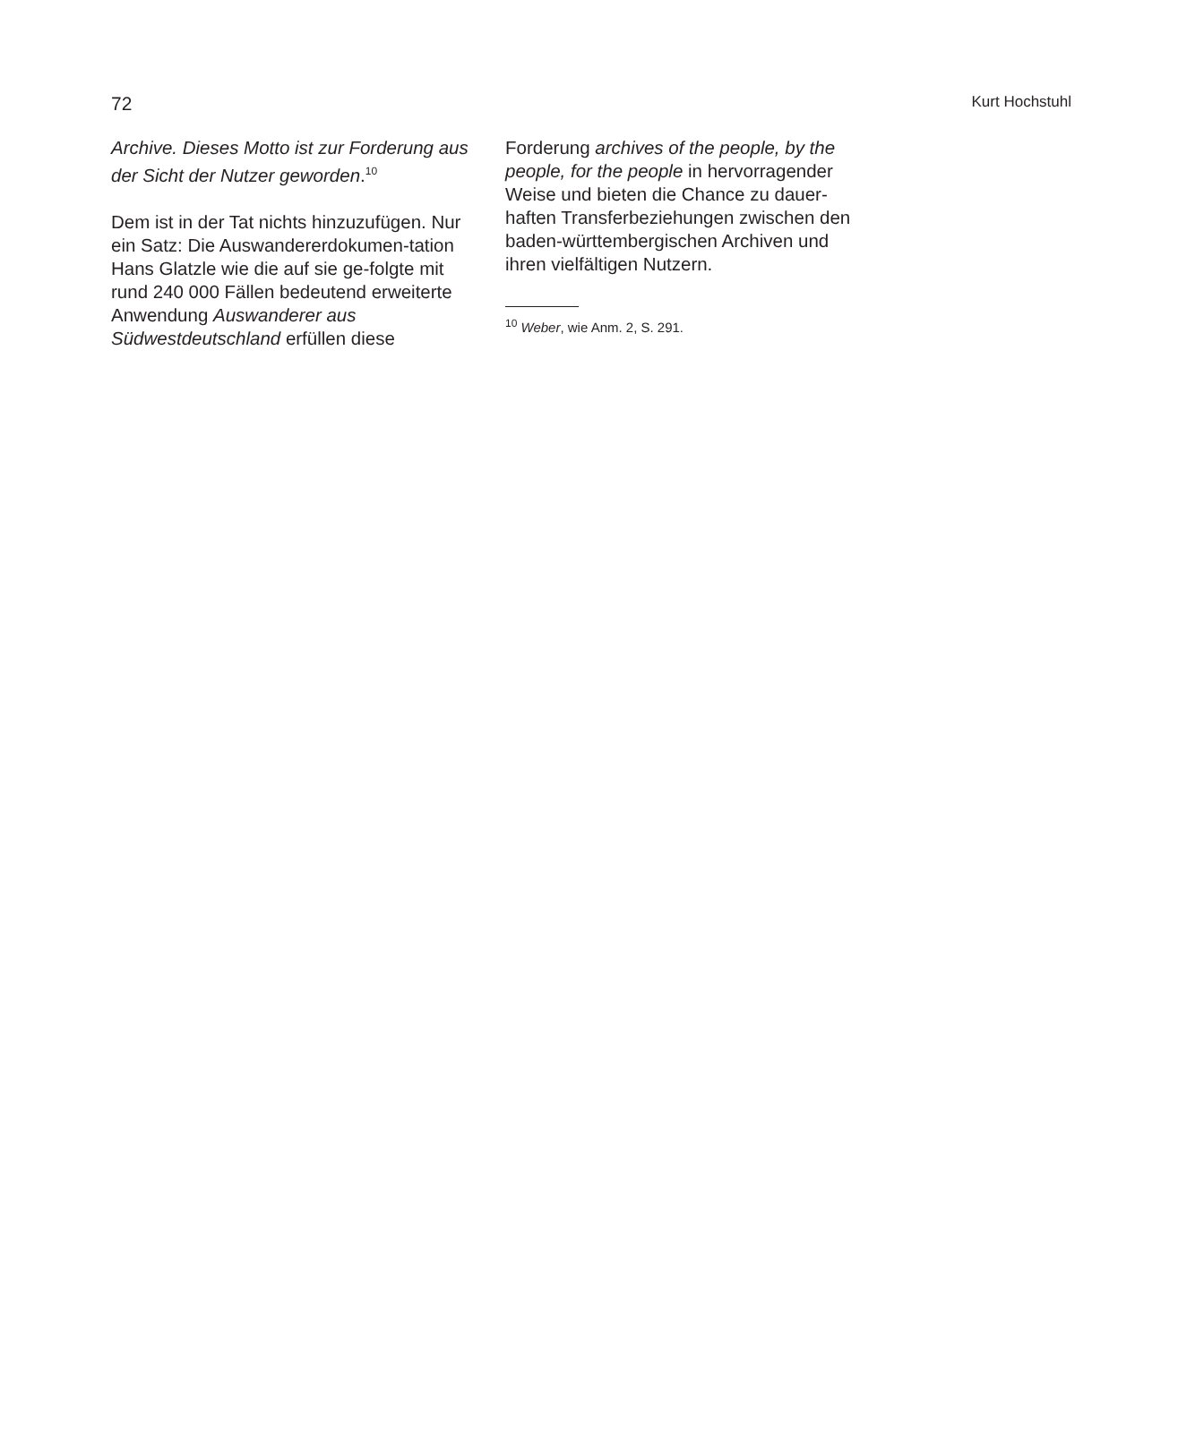72 Kurt Hochstuhl
Archive. Dieses Motto ist zur Forderung aus der Sicht der Nutzer geworden.<sup>10</sup>
Dem ist in der Tat nichts hinzuzufügen. Nur ein Satz: Die Auswandererdokumen-tation Hans Glatzle wie die auf sie ge-folgte mit rund 240 000 Fällen bedeutend erweiterte Anwendung Auswanderer aus Südwestdeutschland erfüllen diese
Forderung archives of the people, by the people, for the people in hervorragender Weise und bieten die Chance zu dauer-haften Transferbeziehungen zwischen den baden-württembergischen Archiven und ihren vielfältigen Nutzern.
<sup>10</sup> Weber, wie Anm. 2, S. 291.